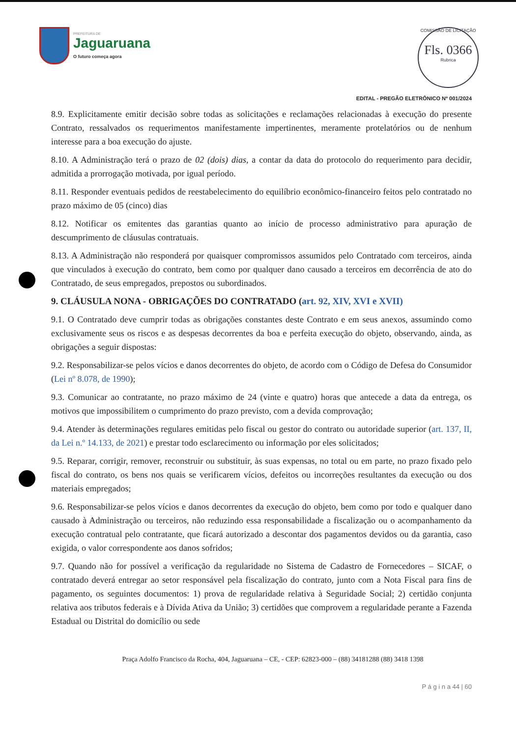PREFEITURA DE
Jaguaruana
O futuro começa agora
COMISSÃO DE LICITAÇÃO
Fls. 0366
Rubrica
EDITAL - PREGÃO ELETRÔNICO Nº 001/2024
8.9. Explicitamente emitir decisão sobre todas as solicitações e reclamações relacionadas à execução do presente Contrato, ressalvados os requerimentos manifestamente impertinentes, meramente protelatórios ou de nenhum interesse para a boa execução do ajuste.
8.10. A Administração terá o prazo de 02 (dois) dias, a contar da data do protocolo do requerimento para decidir, admitida a prorrogação motivada, por igual período.
8.11. Responder eventuais pedidos de reestabelecimento do equilíbrio econômico-financeiro feitos pelo contratado no prazo máximo de 05 (cinco) dias
8.12. Notificar os emitentes das garantias quanto ao início de processo administrativo para apuração de descumprimento de cláusulas contratuais.
8.13. A Administração não responderá por quaisquer compromissos assumidos pelo Contratado com terceiros, ainda que vinculados à execução do contrato, bem como por qualquer dano causado a terceiros em decorrência de ato do Contratado, de seus empregados, prepostos ou subordinados.
9. CLÁUSULA NONA - OBRIGAÇÕES DO CONTRATADO (art. 92, XIV, XVI e XVII)
9.1. O Contratado deve cumprir todas as obrigações constantes deste Contrato e em seus anexos, assumindo como exclusivamente seus os riscos e as despesas decorrentes da boa e perfeita execução do objeto, observando, ainda, as obrigações a seguir dispostas:
9.2. Responsabilizar-se pelos vícios e danos decorrentes do objeto, de acordo com o Código de Defesa do Consumidor (Lei nº 8.078, de 1990);
9.3. Comunicar ao contratante, no prazo máximo de 24 (vinte e quatro) horas que antecede a data da entrega, os motivos que impossibilitem o cumprimento do prazo previsto, com a devida comprovação;
9.4. Atender às determinações regulares emitidas pelo fiscal ou gestor do contrato ou autoridade superior (art. 137, II, da Lei n.º 14.133, de 2021) e prestar todo esclarecimento ou informação por eles solicitados;
9.5. Reparar, corrigir, remover, reconstruir ou substituir, às suas expensas, no total ou em parte, no prazo fixado pelo fiscal do contrato, os bens nos quais se verificarem vícios, defeitos ou incorreções resultantes da execução ou dos materiais empregados;
9.6. Responsabilizar-se pelos vícios e danos decorrentes da execução do objeto, bem como por todo e qualquer dano causado à Administração ou terceiros, não reduzindo essa responsabilidade a fiscalização ou o acompanhamento da execução contratual pelo contratante, que ficará autorizado a descontar dos pagamentos devidos ou da garantia, caso exigida, o valor correspondente aos danos sofridos;
9.7. Quando não for possível a verificação da regularidade no Sistema de Cadastro de Fornecedores – SICAF, o contratado deverá entregar ao setor responsável pela fiscalização do contrato, junto com a Nota Fiscal para fins de pagamento, os seguintes documentos: 1) prova de regularidade relativa à Seguridade Social; 2) certidão conjunta relativa aos tributos federais e à Dívida Ativa da União; 3) certidões que comprovem a regularidade perante a Fazenda Estadual ou Distrital do domicílio ou sede
Praça Adolfo Francisco da Rocha, 404, Jaguaruana – CE, - CEP: 62823-000 – (88) 34181288 (88) 3418 1398
P á g i n a 44 | 60